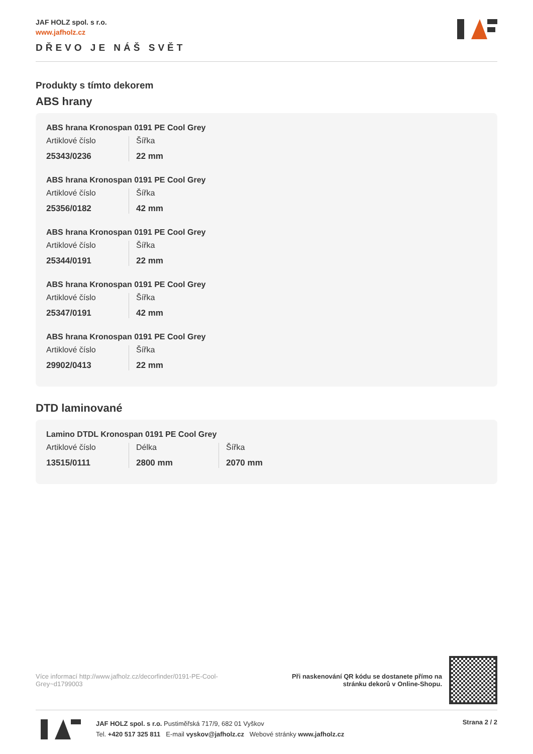JAF HOLZ spol. s r.o.
www.jafholz.cz
DŘEVO JE NÁŠ SVĚT
Produkty s tímto dekorem
ABS hrany
ABS hrana Kronospan 0191 PE Cool Grey
Artiklové číslo
25343/0236
Šířka
22 mm
ABS hrana Kronospan 0191 PE Cool Grey
Artiklové číslo
25356/0182
Šířka
42 mm
ABS hrana Kronospan 0191 PE Cool Grey
Artiklové číslo
25344/0191
Šířka
22 mm
ABS hrana Kronospan 0191 PE Cool Grey
Artiklové číslo
25347/0191
Šířka
42 mm
ABS hrana Kronospan 0191 PE Cool Grey
Artiklové číslo
29902/0413
Šířka
22 mm
DTD laminované
Lamino DTDL Kronospan 0191 PE Cool Grey
Artiklové číslo
13515/0111
Délka
2800 mm
Šířka
2070 mm
Více informací http://www.jafholz.cz/decorfinder/0191-PE-Cool-Grey~d1799003
Při naskenování QR kódu se dostanete přímo na
stránku dekorů v Online-Shopu.
JAF HOLZ spol. s r.o. Pustiměřská 717/9, 682 01 Vyškov
Tel. +420 517 325 811 E-mail vyskov@jafholz.cz Webové stránky www.jafholz.cz
Strana 2 / 2